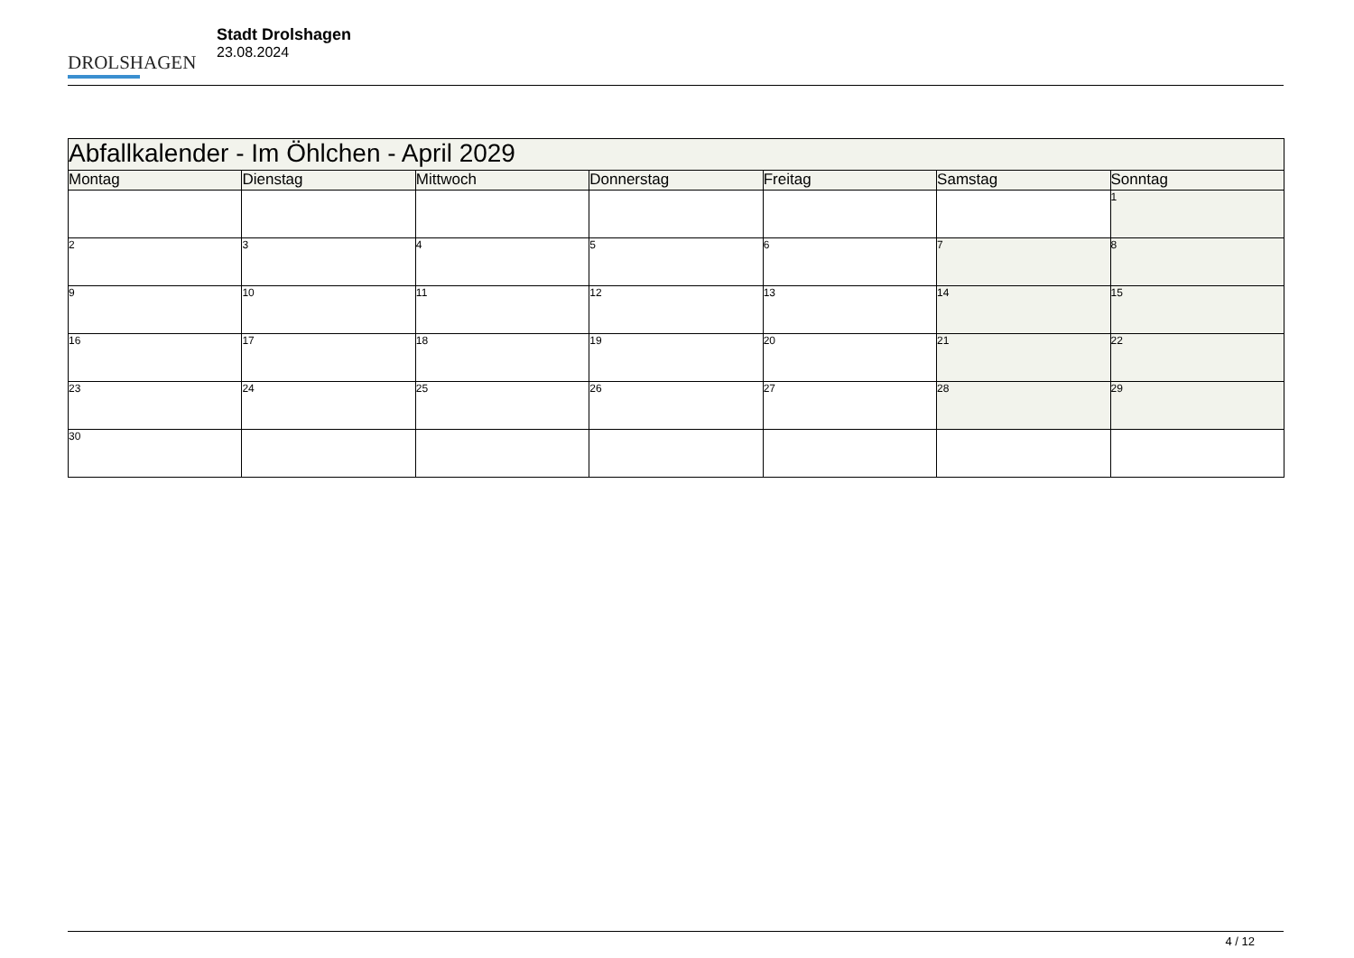DROLSHAGEN
Stadt Drolshagen
23.08.2024
| Abfallkalender - Im Öhlchen - April 2029 | | | | | | |
| Montag | Dienstag | Mittwoch | Donnerstag | Freitag | Samstag | Sonntag |
| | | | | | | 1 |
| 2 | 3 | 4 | 5 | 6 | 7 | 8 |
| 9 | 10 | 11 | 12 | 13 | 14 | 15 |
| 16 | 17 | 18 | 19 | 20 | 21 | 22 |
| 23 | 24 | 25 | 26 | 27 | 28 | 29 |
| 30 | | | | | | |
4 / 12